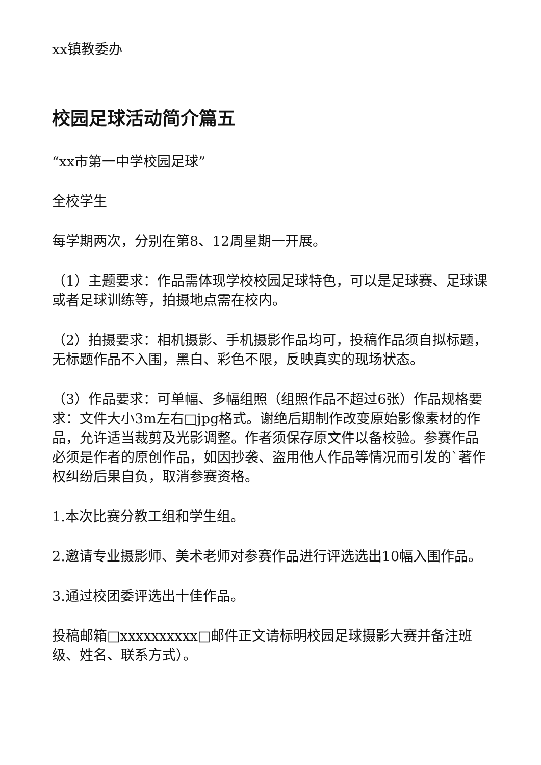xx镇教委办
校园足球活动简介篇五
“xx市第一中学校园足球”
全校学生
每学期两次，分别在第8、12周星期一开展。
（1）主题要求：作品需体现学校校园足球特色，可以是足球赛、足球课或者足球训练等，拍摄地点需在校内。
（2）拍摄要求：相机摄影、手机摄影作品均可，投稿作品须自拟标题，无标题作品不入围，黑白、彩色不限，反映真实的现场状态。
（3）作品要求：可单幅、多幅组照（组照作品不超过6张）作品规格要求：文件大小3m左右□jpg格式。谢绝后期制作改变原始影像素材的作品，允许适当裁剪及光影调整。作者须保存原文件以备校验。参赛作品必须是作者的原创作品，如因抄袭、盗用他人作品等情况而引发的`著作权纠纷后果自负，取消参赛资格。
1.本次比赛分教工组和学生组。
2.邀请专业摄影师、美术老师对参赛作品进行评选选出10幅入围作品。
3.通过校团委评选出十佳作品。
投稿邮箱□xxxxxxxxxx□邮件正文请标明校园足球摄影大赛并备注班级、姓名、联系方式）。